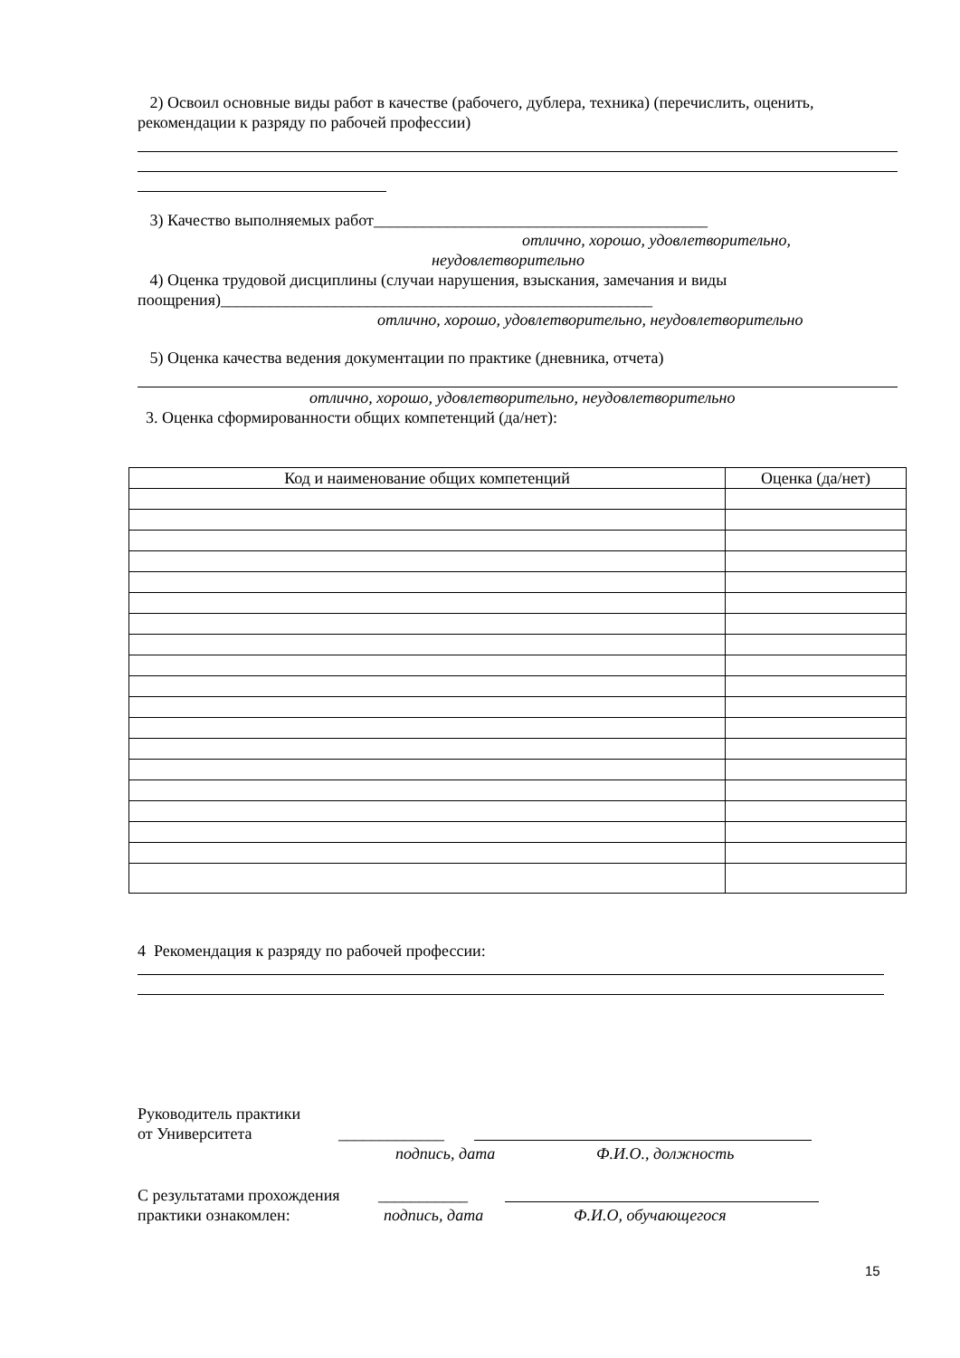2) Освоил основные виды работ в качестве (рабочего, дублера, техника) (перечислить, оценить, рекомендации к разряду по рабочей профессии)
3) Качество выполняемых работ_________________________________________
отлично, хорошо, удовлетворительно,
неудовлетворительно
4) Оценка трудовой дисциплины (случаи нарушения, взыскания, замечания и виды поощрения)_____________________________________________________
отлично, хорошо, удовлетворительно, неудовлетворительно
5) Оценка качества ведения документации по практике (дневника, отчета)
отлично, хорошо, удовлетворительно, неудовлетворительно
3. Оценка сформированности общих компетенций (да/нет):
| Код и наименование общих компетенций | Оценка (да/нет) |
| --- | --- |
4 Рекомендация к разряду по рабочей профессии:
Руководитель практики
от Университета _____________
подпись, дата Ф.И.О., должность
С результатами прохождения ___________
практики ознакомлен: подпись, дата Ф.И.О, обучающегося
15